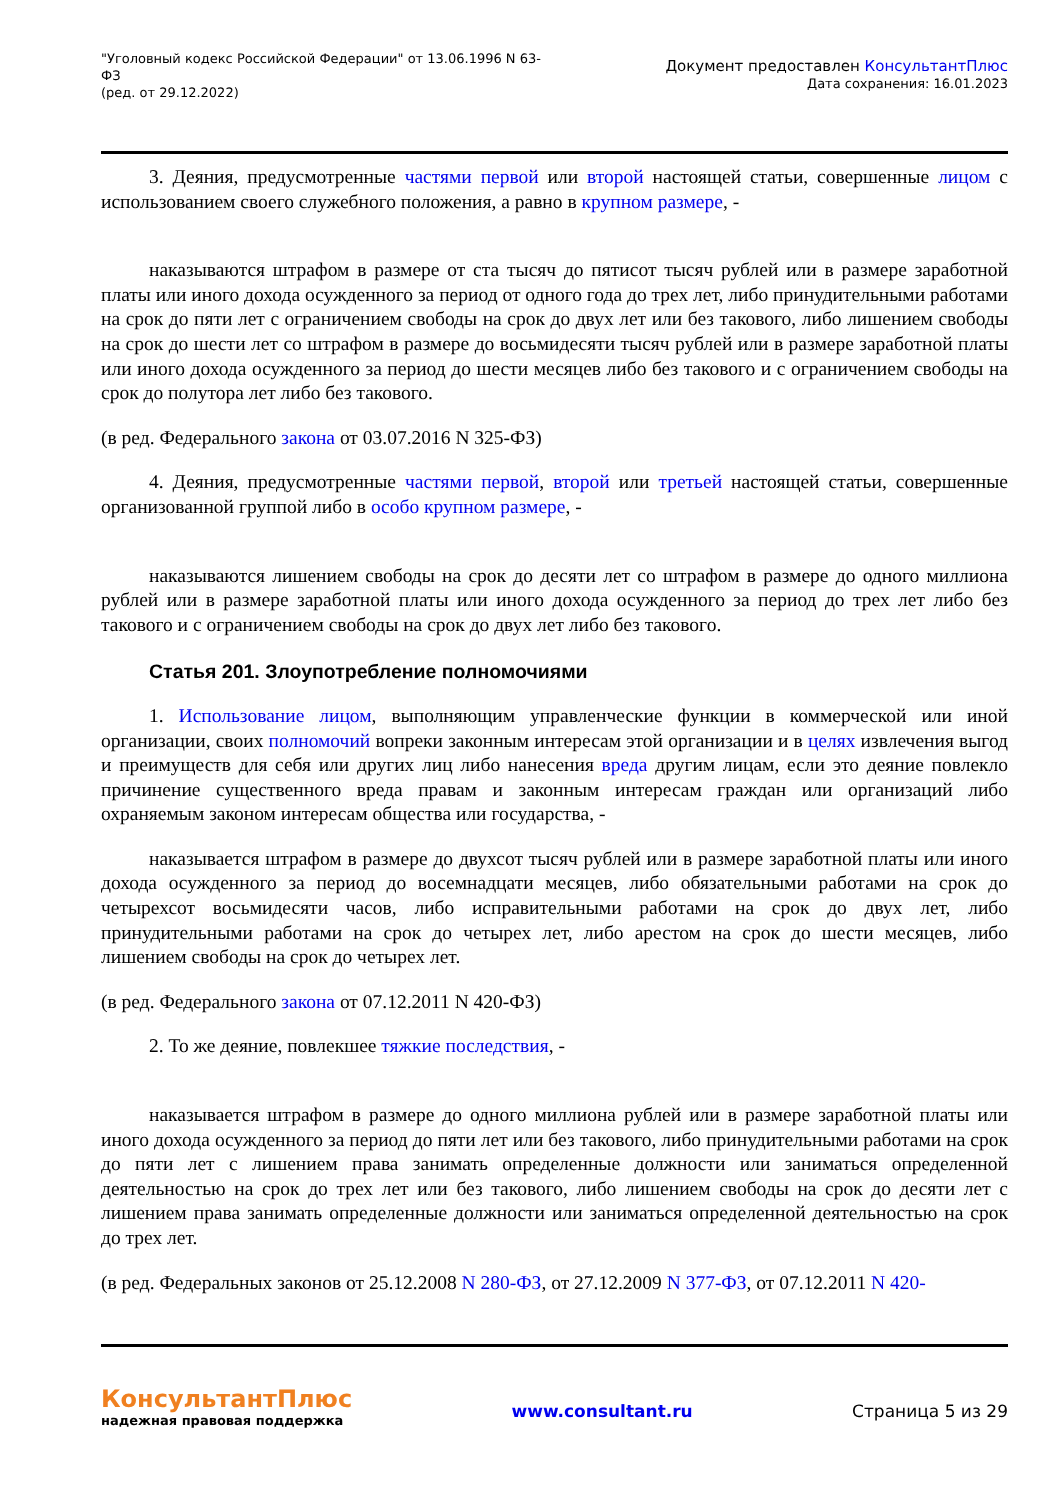"Уголовный кодекс Российской Федерации" от 13.06.1996 N 63-
ФЗ
(ред. от 29.12.2022)
Документ предоставлен КонсультантПлюс
Дата сохранения: 16.01.2023
3. Деяния, предусмотренные частями первой или второй настоящей статьи, совершенные лицом с использованием своего служебного положения, а равно в крупном размере, -
наказываются штрафом в размере от ста тысяч до пятисот тысяч рублей или в размере заработной платы или иного дохода осужденного за период от одного года до трех лет, либо принудительными работами на срок до пяти лет с ограничением свободы на срок до двух лет или без такового, либо лишением свободы на срок до шести лет со штрафом в размере до восьмидесяти тысяч рублей или в размере заработной платы или иного дохода осужденного за период до шести месяцев либо без такового и с ограничением свободы на срок до полутора лет либо без такового.
(в ред. Федерального закона от 03.07.2016 N 325-ФЗ)
4. Деяния, предусмотренные частями первой, второй или третьей настоящей статьи, совершенные организованной группой либо в особо крупном размере, -
наказываются лишением свободы на срок до десяти лет со штрафом в размере до одного миллиона рублей или в размере заработной платы или иного дохода осужденного за период до трех лет либо без такового и с ограничением свободы на срок до двух лет либо без такового.
Статья 201. Злоупотребление полномочиями
1. Использование лицом, выполняющим управленческие функции в коммерческой или иной организации, своих полномочий вопреки законным интересам этой организации и в целях извлечения выгод и преимуществ для себя или других лиц либо нанесения вреда другим лицам, если это деяние повлекло причинение существенного вреда правам и законным интересам граждан или организаций либо охраняемым законом интересам общества или государства, -
наказывается штрафом в размере до двухсот тысяч рублей или в размере заработной платы или иного дохода осужденного за период до восемнадцати месяцев, либо обязательными работами на срок до четырехсот восьмидесяти часов, либо исправительными работами на срок до двух лет, либо принудительными работами на срок до четырех лет, либо арестом на срок до шести месяцев, либо лишением свободы на срок до четырех лет.
(в ред. Федерального закона от 07.12.2011 N 420-ФЗ)
2. То же деяние, повлекшее тяжкие последствия, -
наказывается штрафом в размере до одного миллиона рублей или в размере заработной платы или иного дохода осужденного за период до пяти лет или без такового, либо принудительными работами на срок до пяти лет с лишением права занимать определенные должности или заниматься определенной деятельностью на срок до трех лет или без такового, либо лишением свободы на срок до десяти лет с лишением права занимать определенные должности или заниматься определенной деятельностью на срок до трех лет.
(в ред. Федеральных законов от 25.12.2008 N 280-ФЗ, от 27.12.2009 N 377-ФЗ, от 07.12.2011 N 420-
КонсультантПлюс
надежная правовая поддержка
www.consultant.ru Страница 5 из 29